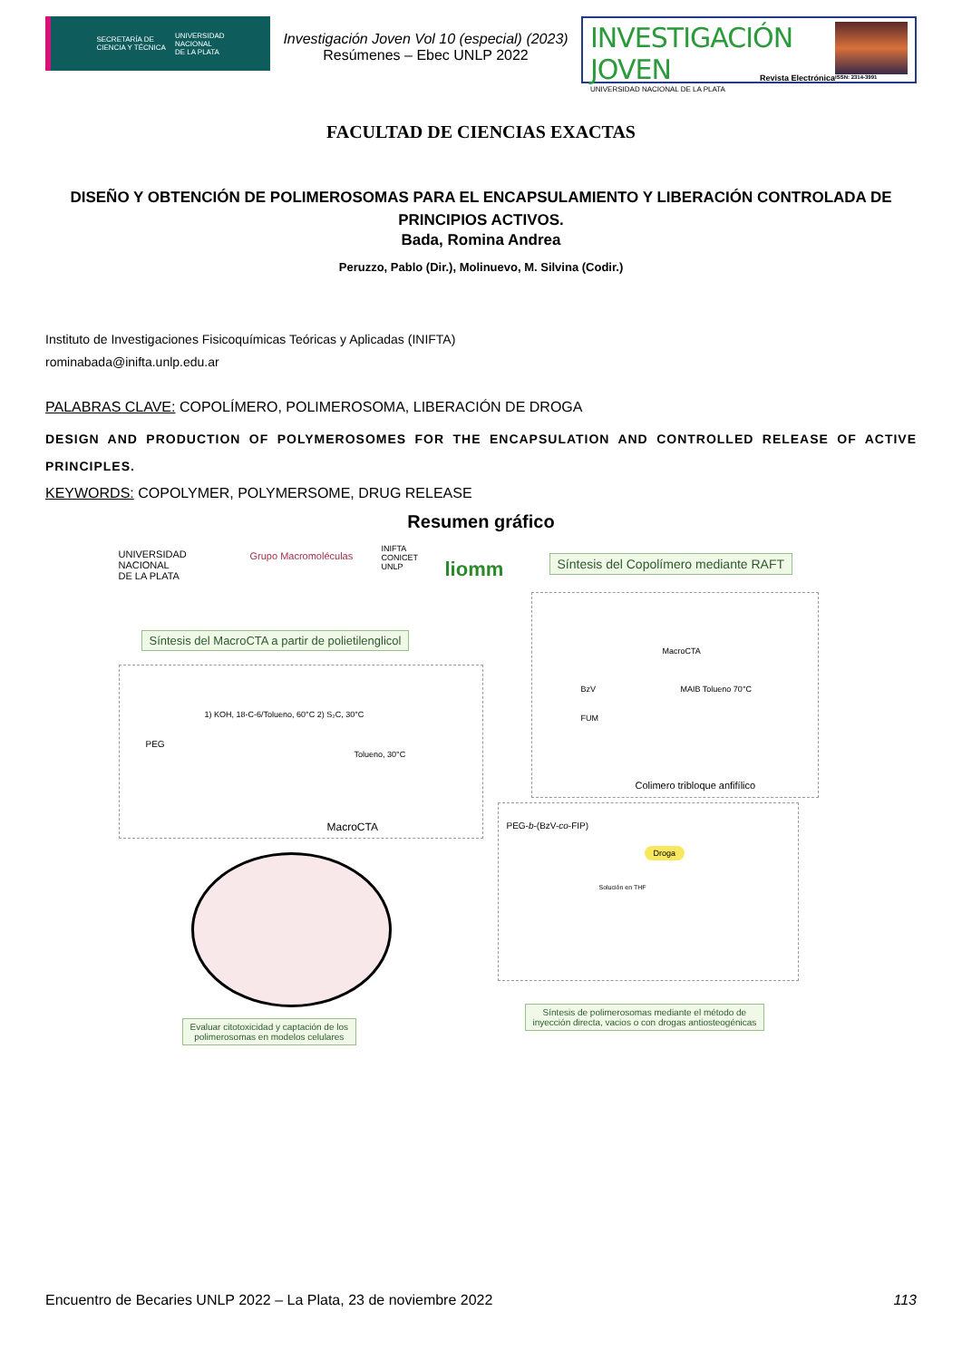SECRETARÍA DE
CIENCIA Y TÉCNICA UNIVERSIDAD
NACIONAL
DE LA PLATA
Investigación Joven Vol 10 (especial) (2023)
Resúmenes – Ebec UNLP 2022
INVESTIGACIÓN JOVEN
UNIVERSIDAD NACIONAL DE LA PLATA
Revista Electrónica
ISSN: 2314-3991
FACULTAD DE CIENCIAS EXACTAS
DISEÑO Y OBTENCIÓN DE POLIMEROSOMAS PARA EL ENCAPSULAMIENTO Y LIBERACIÓN CONTROLADA DE PRINCIPIOS ACTIVOS.
Bada, Romina Andrea
Peruzzo, Pablo (Dir.), Molinuevo, M. Silvina (Codir.)
Instituto de Investigaciones Fisicoquímicas Teóricas y Aplicadas (INIFTA)
rominabada@inifta.unlp.edu.ar
PALABRAS CLAVE: COPOLÍMERO, POLIMEROSOMA, LIBERACIÓN DE DROGA
DESIGN AND PRODUCTION OF POLYMEROSOMES FOR THE ENCAPSULATION AND CONTROLLED RELEASE OF ACTIVE PRINCIPLES.
KEYWORDS: COPOLYMER, POLYMERSOME, DRUG RELEASE
Resumen gráfico
UNIVERSIDAD
NACIONAL
DE LA PLATA
Grupo Macromoléculas
INIFTA
CONICET
UNLP
liomm
Síntesis del Copolímero mediante RAFT
MacroCTA
BzV
FUM
MAIB Tolueno 70°C
Colimero tribloque anfifílico
Síntesis del MacroCTA a partir de polietilenglicol
1) KOH, 18-C-6/Tolueno, 60°C 2) S₂C, 30°C
PEG
Tolueno, 30°C
MacroCTA PEG-b-(BzV-co-FIP)
Droga
Solución en THF
Evaluar citotoxicidad y captación de los
polimerosomas en modelos celulares
Síntesis de polimerosomas mediante el método de
inyección directa, vacios o con drogas antiosteogénicas
Encuentro de Becaries UNLP 2022 – La Plata, 23 de noviembre 2022 113